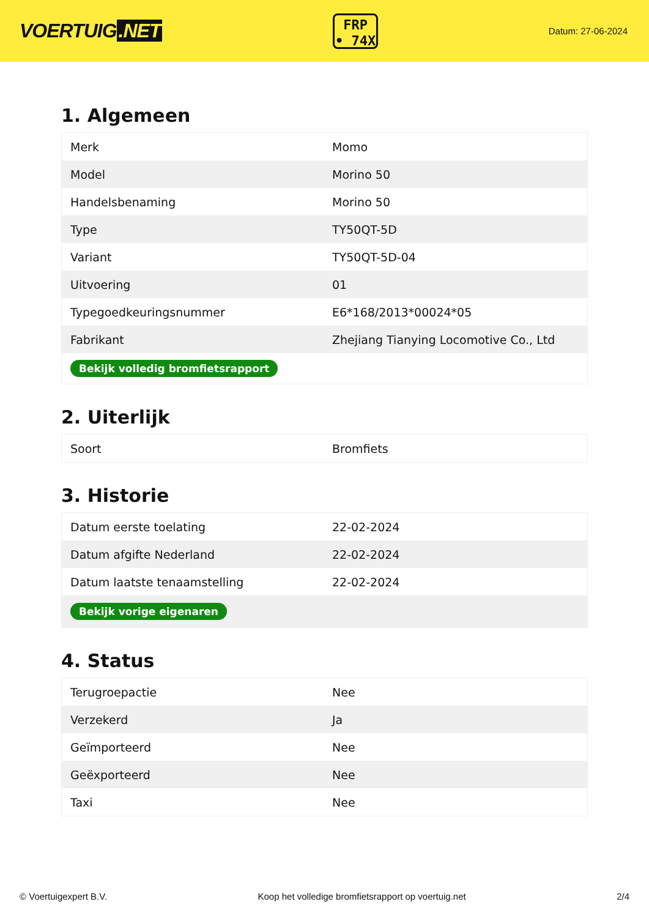VOERTUIG.NET
FRP
• 74X
Datum: 27-06-2024
1. Algemeen
| Merk | Momo |
| Model | Morino 50 |
| Handelsbenaming | Morino 50 |
| Type | TY50QT-5D |
| Variant | TY50QT-5D-04 |
| Uitvoering | 01 |
| Typegoedkeuringsnummer | E6*168/2013*00024*05 |
| Fabrikant | Zhejiang Tianying Locomotive Co., Ltd |
| Bekijk volledig bromfietsrapport | |
2. Uiterlijk
| Soort | Bromfiets |
3. Historie
| Datum eerste toelating | 22-02-2024 |
| Datum afgifte Nederland | 22-02-2024 |
| Datum laatste tenaamstelling | 22-02-2024 |
| Bekijk vorige eigenaren | |
4. Status
| Terugroepactie | Nee |
| Verzekerd | Ja |
| Geïmporteerd | Nee |
| Geëxporteerd | Nee |
| Taxi | Nee |
© Voertuigexpert B.V. Koop het volledige bromfietsrapport op voertuig.net 2/4